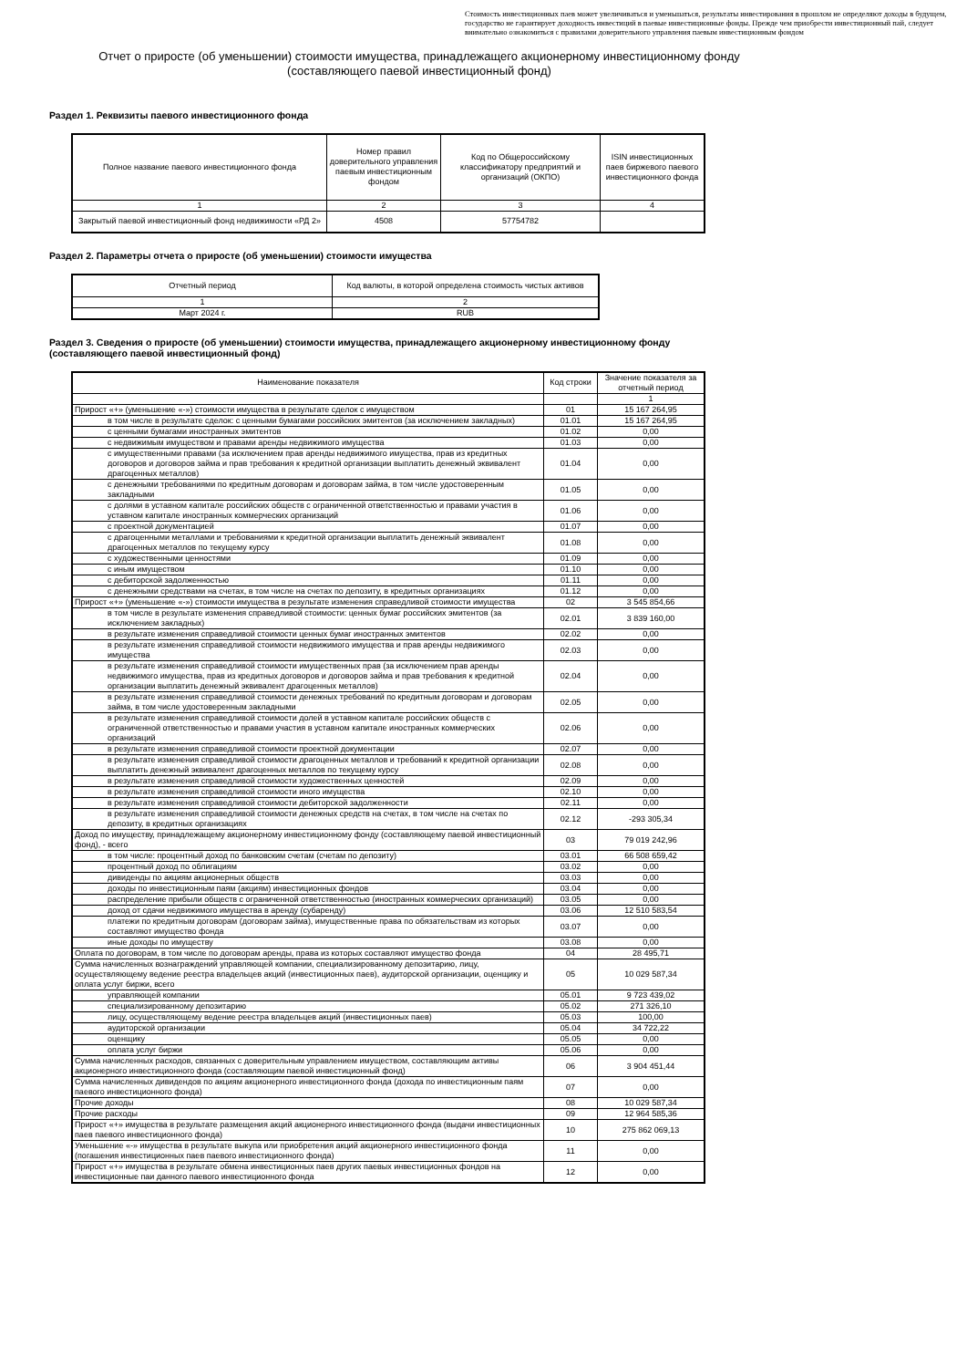Стоимость инвестиционных паев может увеличиваться и уменьшаться, результаты инвестирования в прошлом не определяют доходы в будущем, государство не гарантирует доходность инвестиций в паевые инвестиционные фонды. Прежде чем приобрести инвестиционный пай, следует внимательно ознакомиться с правилами доверительного управления паевым инвестиционным фондом
Отчет о приросте (об уменьшении) стоимости имущества, принадлежащего акционерному инвестиционному фонду
(составляющего паевой инвестиционный фонд)
Раздел 1. Реквизиты паевого инвестиционного фонда
| Полное название паевого инвестиционного фонда | Номер правил доверительного управления паевым инвестиционным фондом | Код по Общероссийскому классификатору предприятий и организаций (ОКПО) | ISIN инвестиционных паев биржевого паевого инвестиционного фонда |
| --- | --- | --- | --- |
| 1 | 2 | 3 | 4 |
| Закрытый паевой инвестиционный фонд недвижимости «РД 2» | 4508 | 57754782 | |
Раздел 2. Параметры отчета о приросте (об уменьшении) стоимости имущества
| Отчетный период | Код валюты, в которой определена стоимость чистых активов |
| --- | --- |
| 1 | 2 |
| Март 2024 г. | RUB |
Раздел 3. Сведения о приросте (об уменьшении) стоимости имущества, принадлежащего акционерному инвестиционному фонду
(составляющего паевой инвестиционный фонд)
| Наименование показателя | Код строки | Значение показателя за отчетный период |
| --- | --- | --- |
| | | 1 |
| Прирост «+» (уменьшение «-») стоимости имущества в результате сделок с имуществом | 01 | 15 167 264,95 |
| в том числе в результате сделок: с ценными бумагами российских эмитентов (за исключением закладных) | 01.01 | 15 167 264,95 |
| с ценными бумагами иностранных эмитентов | 01.02 | 0,00 |
| с недвижимым имуществом и правами аренды недвижимого имущества | 01.03 | 0,00 |
| с имущественными правами (за исключением прав аренды недвижимого имущества, прав из кредитных договоров и договоров займа и прав требования к кредитной организации выплатить денежный эквивалент драгоценных металлов) | 01.04 | 0,00 |
| с денежными требованиями по кредитным договорам и договорам займа, в том числе удостоверенным закладными | 01.05 | 0,00 |
| с долями в уставном капитале российских обществ с ограниченной ответственностью и правами участия в уставном капитале иностранных коммерческих организаций | 01.06 | 0,00 |
| с проектной документацией | 01.07 | 0,00 |
| с драгоценными металлами и требованиями к кредитной организации выплатить денежный эквивалент драгоценных металлов по текущему курсу | 01.08 | 0,00 |
| с художественными ценностями | 01.09 | 0,00 |
| с иным имуществом | 01.10 | 0,00 |
| с дебиторской задолженностью | 01.11 | 0,00 |
| с денежными средствами на счетах, в том числе на счетах по депозиту, в кредитных организациях | 01.12 | 0,00 |
| Прирост «+» (уменьшение «-») стоимости имущества в результате изменения справедливой стоимости имущества | 02 | 3 545 854,66 |
| в том числе в результате изменения справедливой стоимости: ценных бумаг российских эмитентов (за исключением закладных) | 02.01 | 3 839 160,00 |
| в результате изменения справедливой стоимости ценных бумаг иностранных эмитентов | 02.02 | 0,00 |
| в результате изменения справедливой стоимости недвижимого имущества и прав аренды недвижимого имущества | 02.03 | 0,00 |
| в результате изменения справедливой стоимости имущественных прав (за исключением прав аренды недвижимого имущества, прав из кредитных договоров и договоров займа и прав требования к кредитной организации выплатить денежный эквивалент драгоценных металлов) | 02.04 | 0,00 |
| в результате изменения справедливой стоимости денежных требований по кредитным договорам и договорам займа, в том числе удостоверенным закладными | 02.05 | 0,00 |
| в результате изменения справедливой стоимости долей в уставном капитале российских обществ с ограниченной ответственностью и правами участия в уставном капитале иностранных коммерческих организаций | 02.06 | 0,00 |
| в результате изменения справедливой стоимости проектной документации | 02.07 | 0,00 |
| в результате изменения справедливой стоимости драгоценных металлов и требований к кредитной организации выплатить денежный эквивалент драгоценных металлов по текущему курсу | 02.08 | 0,00 |
| в результате изменения справедливой стоимости художественных ценностей | 02.09 | 0,00 |
| в результате изменения справедливой стоимости иного имущества | 02.10 | 0,00 |
| в результате изменения справедливой стоимости дебиторской задолженности | 02.11 | 0,00 |
| в результате изменения справедливой стоимости денежных средств на счетах, в том числе на счетах по депозиту, в кредитных организациях | 02.12 | -293 305,34 |
| Доход по имуществу, принадлежащему акционерному инвестиционному фонду (составляющему паевой инвестиционный фонд), - всего | 03 | 79 019 242,96 |
| в том числе: процентный доход по банковским счетам (счетам по депозиту) | 03.01 | 66 508 659,42 |
| процентный доход по облигациям | 03.02 | 0,00 |
| дивиденды по акциям акционерных обществ | 03.03 | 0,00 |
| доходы по инвестиционным паям (акциям) инвестиционных фондов | 03.04 | 0,00 |
| распределение прибыли обществ с ограниченной ответственностью (иностранных коммерческих организаций) | 03.05 | 0,00 |
| доход от сдачи недвижимого имущества в аренду (субаренду) | 03.06 | 12 510 583,54 |
| платежи по кредитным договорам (договорам займа), имущественные права по обязательствам из которых составляют имущество фонда | 03.07 | 0,00 |
| иные доходы по имуществу | 03.08 | 0,00 |
| Оплата по договорам, в том числе по договорам аренды, права из которых составляют имущество фонда | 04 | 28 495,71 |
| Сумма начисленных вознаграждений управляющей компании, специализированному депозитарию, лицу, осуществляющему ведение реестра владельцев акций (инвестиционных паев), аудиторской организации, оценщику и оплата услуг биржи, всего | 05 | 10 029 587,34 |
| управляющей компании | 05.01 | 9 723 439,02 |
| специализированному депозитарию | 05.02 | 271 326,10 |
| лицу, осуществляющему ведение реестра владельцев акций (инвестиционных паев) | 05.03 | 100,00 |
| аудиторской организации | 05.04 | 34 722,22 |
| оценщику | 05.05 | 0,00 |
| оплата услуг биржи | 05.06 | 0,00 |
| Сумма начисленных расходов, связанных с доверительным управлением имуществом, составляющим активы акционерного инвестиционного фонда (составляющим паевой инвестиционный фонд) | 06 | 3 904 451,44 |
| Сумма начисленных дивидендов по акциям акционерного инвестиционного фонда (дохода по инвестиционным паям паевого инвестиционного фонда) | 07 | 0,00 |
| Прочие доходы | 08 | 10 029 587,34 |
| Прочие расходы | 09 | 12 964 585,36 |
| Прирост «+» имущества в результате размещения акций акционерного инвестиционного фонда (выдачи инвестиционных паев паевого инвестиционного фонда) | 10 | 275 862 069,13 |
| Уменьшение «-» имущества в результате выкупа или приобретения акций акционерного инвестиционного фонда (погашения инвестиционных паев паевого инвестиционного фонда) | 11 | 0,00 |
| Прирост «+» имущества в результате обмена инвестиционных паев других паевых инвестиционных фондов на инвестиционные паи данного паевого инвестиционного фонда | 12 | 0,00 |